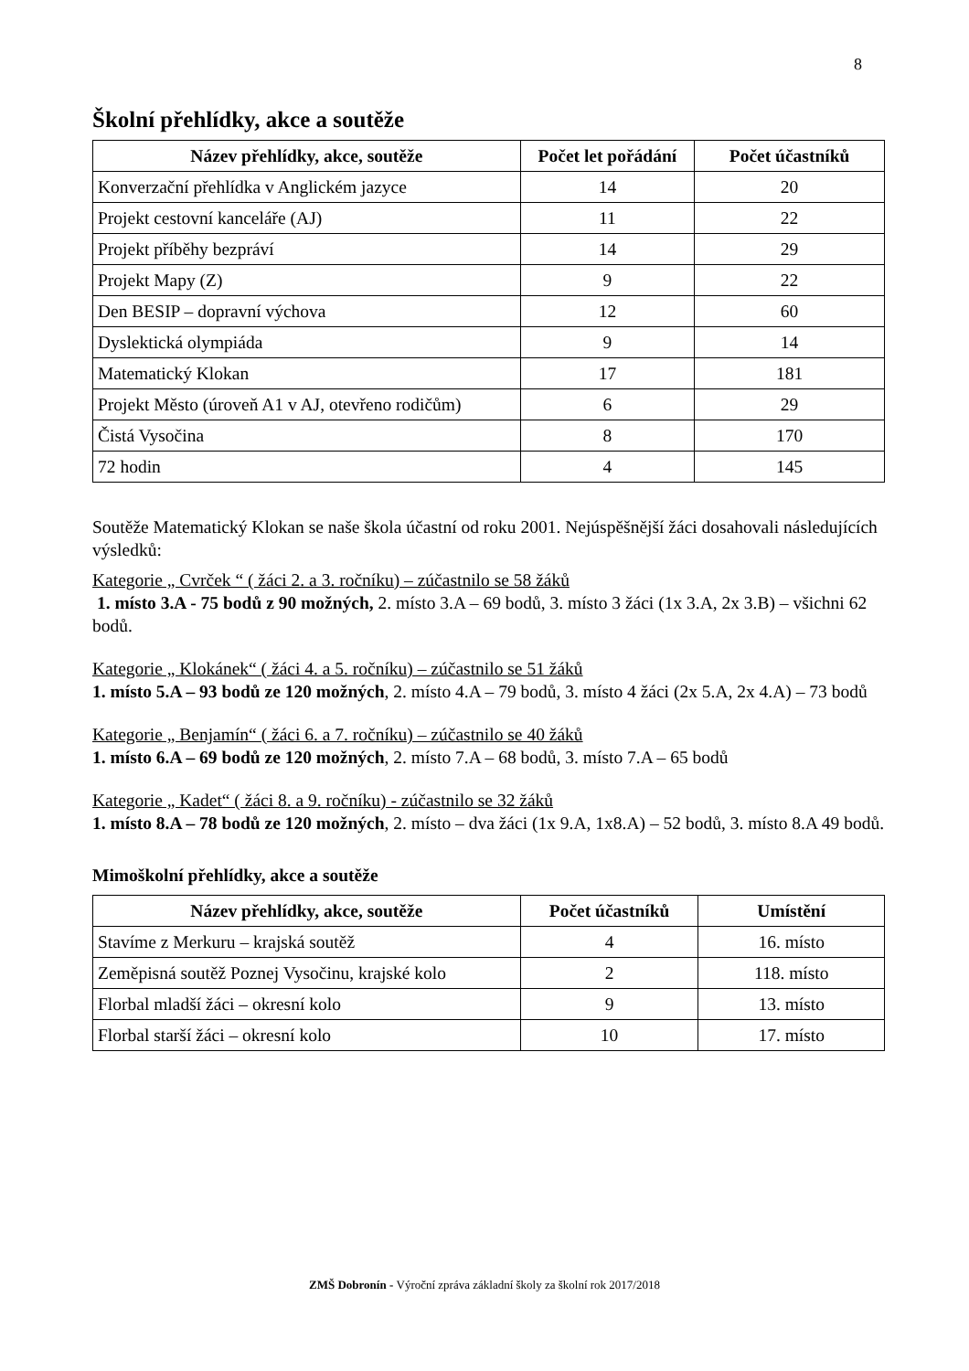8
Školní přehlídky, akce a soutěže
| Název přehlídky, akce, soutěže | Počet let pořádání | Počet účastníků |
| --- | --- | --- |
| Konverzační přehlídka v Anglickém jazyce | 14 | 20 |
| Projekt cestovní kanceláře (AJ) | 11 | 22 |
| Projekt příběhy bezpráví | 14 | 29 |
| Projekt Mapy (Z) | 9 | 22 |
| Den BESIP – dopravní výchova | 12 | 60 |
| Dyslektická olympiáda | 9 | 14 |
| Matematický Klokan | 17 | 181 |
| Projekt Město (úroveň A1 v AJ, otevřeno rodičům) | 6 | 29 |
| Čistá Vysočina | 8 | 170 |
| 72 hodin | 4 | 145 |
Soutěže Matematický Klokan se naše škola účastní od roku 2001. Nejúspěšnější žáci dosahovali následujících výsledků:
Kategorie „ Cvrček “ ( žáci 2. a 3. ročníku) – zúčastnilo se 58 žáků
1. místo 3.A - 75 bodů z 90 možných, 2. místo 3.A – 69 bodů, 3. místo 3 žáci (1x 3.A, 2x 3.B) – všichni 62 bodů.
Kategorie „ Klokánek“ ( žáci 4. a 5. ročníku) – zúčastnilo se 51 žáků
1. místo 5.A – 93 bodů ze 120 možných, 2. místo 4.A – 79 bodů, 3. místo 4 žáci (2x 5.A, 2x 4.A) – 73 bodů
Kategorie „ Benjamín“ ( žáci 6. a 7. ročníku) – zúčastnilo se 40 žáků
1. místo 6.A – 69 bodů ze 120 možných, 2. místo 7.A – 68 bodů, 3. místo 7.A – 65 bodů
Kategorie „ Kadet“ ( žáci 8. a 9. ročníku) - zúčastnilo se 32 žáků
1. místo 8.A – 78 bodů ze 120 možných, 2. místo – dva žáci (1x 9.A, 1x8.A) – 52 bodů, 3. místo 8.A 49 bodů.
Mimoškolní přehlídky, akce a soutěže
| Název přehlídky, akce, soutěže | Počet účastníků | Umístění |
| --- | --- | --- |
| Stavíme z Merkuru – krajská soutěž | 4 | 16. místo |
| Zeměpisná soutěž Poznej Vysočinu, krajské kolo | 2 | 118. místo |
| Florbal mladší žáci – okresní kolo | 9 | 13. místo |
| Florbal starší žáci – okresní kolo | 10 | 17. místo |
ZMŠ Dobronín - Výroční zpráva základní školy za školní rok 2017/2018